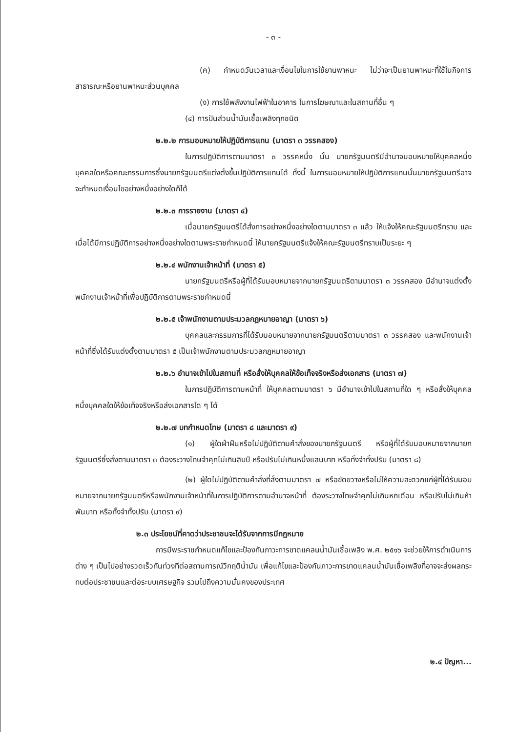- ๓ -
(ค) กำหนดวันเวลาและเงื่อนไขในการใช้ยานพาหนะ ไม่ว่าจะเป็นยานพาหนะที่ใช้ในกิจการสาธารณะหรือยานพาหนะส่วนบุคคล
(ง) การใช้พลังงานไฟฟ้าในอาคาร ในการโฆษณาและในสถานที่อื่น ๆ
(๔) การปันส่วนน้ำมันเชื้อเพลิงทุกชนิด
๒.๒.๒ การมอบหมายให้ปฏิบัติการแทน (มาตรา ๓ วรรคสอง)
ในการปฏิบัติการตามมาตรา ๓ วรรคหนึ่ง นั้น นายกรัฐมนตรีมีอำนาจมอบหมายให้บุคคลหนึ่งบุคคลใดหรือคณะกรรมการซึ่งนายกรัฐมนตรีแต่งตั้งขึ้นปฏิบัติการแทนได้ ทั้งนี้ ในการมอบหมายให้ปฏิบัติการแทนนั้นนายกรัฐมนตรีอาจจะกำหนดเงื่อนไขอย่างหนึ่งอย่างใดก็ได้
๒.๒.๓ การรายงาน (มาตรา ๔)
เมื่อนายกรัฐมนตรีได้สั่งการอย่างหนึ่งอย่างใดตามมาตรา ๓ แล้ว ให้แจ้งให้คณะรัฐมนตรีทราบ และเมื่อได้มีการปฏิบัติการอย่างหนึ่งอย่างใดตามพระราชกำหนดนี้ ให้นายกรัฐมนตรีแจ้งให้คณะรัฐมนตรีทราบเป็นระยะ ๆ
๒.๒.๔ พนักงานเจ้าหน้าที่ (มาตรา ๕)
นายกรัฐมนตรีหรือผู้ที่ได้รับมอบหมายจากนายกรัฐมนตรีตามมาตรา ๓ วรรคสอง มีอำนาจแต่งตั้งพนักงานเจ้าหน้าที่เพื่อปฏิบัติการตามพระราชกำหนดนี้
๒.๒.๕ เจ้าพนักงานตามประมวลกฎหมายอาญา (มาตรา ๖)
บุคคลและกรรมการที่ได้รับมอบหมายจากนายกรัฐมนตรีตามมาตรา ๓ วรรคสอง และพนักงานเจ้าหน้าที่ซึ่งได้รับแต่งตั้งตามมาตรา ๕ เป็นเจ้าพนักงานตามประมวลกฎหมายอาญา
๒.๒.๖ อำนาจเข้าไปในสถานที่ หรือสั่งให้บุคคลให้ข้อเท็จจริงหรือส่งเอกสาร (มาตรา ๗)
ในการปฏิบัติการตามหน้าที่ ให้บุคคลตามมาตรา ๖ มีอำนาจเข้าไปในสถานที่ใด ๆ หรือสั่งให้บุคคลหนึ่งบุคคลใดให้ข้อเท็จจริงหรือส่งเอกสารใด ๆ ได้
๒.๒.๗ บทกำหนดโทษ (มาตรา ๘ และมาตรา ๙)
(๑) ผู้ใดฝ่าฝืนหรือไม่ปฏิบัติตามคำสั่งของนายกรัฐมนตรี หรือผู้ที่ได้รับมอบหมายจากนายกรัฐมนตรีซึ่งสั่งตามมาตรา ๓ ต้องระวางโทษจำคุกไม่เกินสิบปี หรือปรับไม่เกินหนึ่งแสนบาท หรือทั้งจำทั้งปรับ (มาตรา ๘)
(๒) ผู้ใดไม่ปฏิบัติตามคำสั่งที่สั่งตามมาตรา ๗ หรือขัดขวางหรือไม่ให้ความสะดวกแก่ผู้ที่ได้รับมอบหมายจากนายกรัฐมนตรีหรือพนักงานเจ้าหน้าที่ในการปฏิบัติการตามอำนาจหน้าที่ ต้องระวางโทษจำคุกไม่เกินหกเดือน หรือปรับไม่เกินห้าพันบาท หรือทั้งจำทั้งปรับ (มาตรา ๙)
๒.๓ ประโยชน์ที่คาดว่าประชาชนจะได้รับจากการมีกฎหมาย
การมีพระราชกำหนดแก้ไขและป้องกันภาวะการขาดแคลนน้ำมันเชื้อเพลิง พ.ศ. ๒๕๑๖ จะช่วยให้การดำเนินการต่าง ๆ เป็นไปอย่างรวดเร็วทันท่วงทีต่อสถานการณ์วิกฤติน้ำมัน เพื่อแก้ไขและป้องกันภาวะการขาดแคลนน้ำมันเชื้อเพลิงที่อาจจะส่งผลกระทบต่อประชาชนและต่อระบบเศรษฐกิจ รวมไปถึงความมั่นคงของประเทศ
๒.๔ ปัญหา...